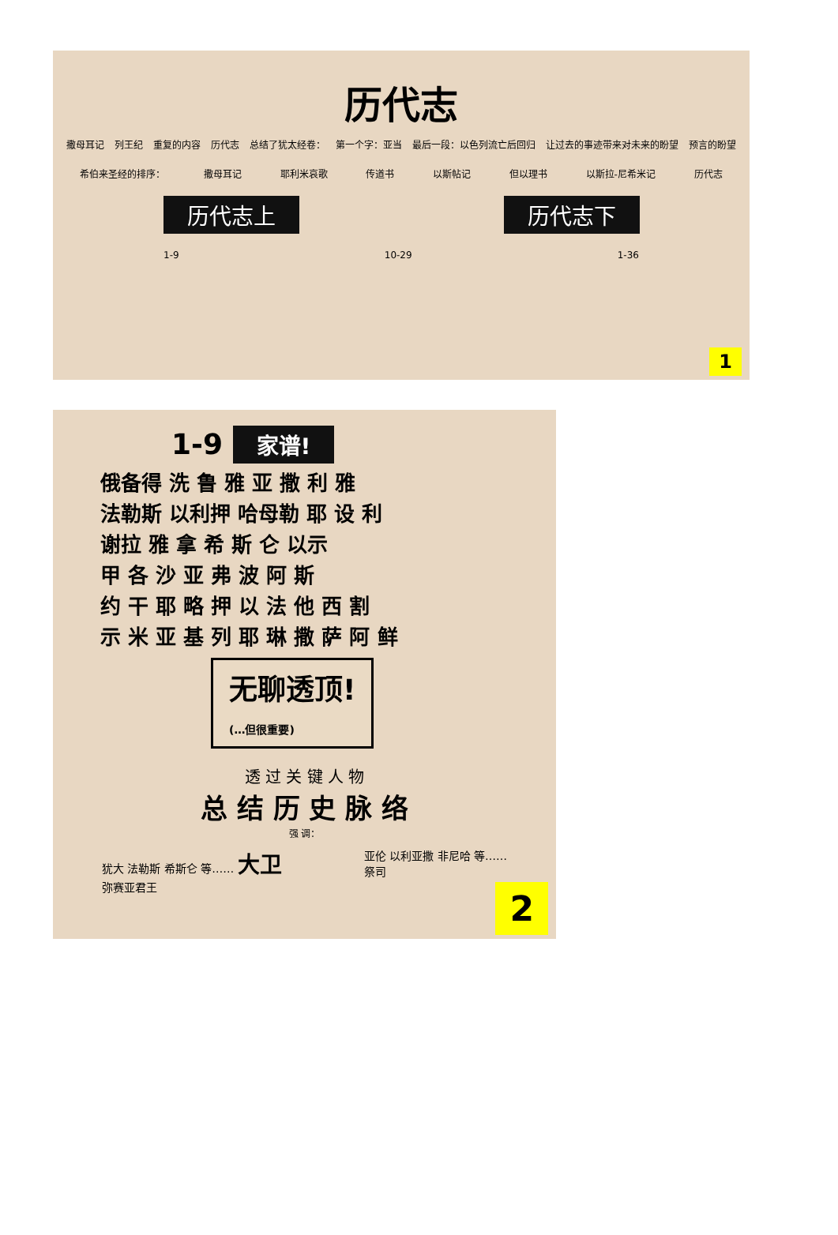历代志
撒母耳记 列王纪 重复的内容 历代志 总结了犹太经卷： 第一个字：亚当 最后一段：以色列流亡后回归 让过去的事迹带来对未来的盼望 预言的盼望
希伯来圣经的排序： 撒母耳记 耶利米哀歌 传道书 以斯帖记 但以理书 以斯拉-尼希米记 历代志
历代志上 历代志下
1-9 10-29 1-36
1
1-9 家谱!
俄备得 洗 鲁 雅 亚 撒 利 雅
法勒斯 以利押 哈母勒 耶 设 利
谢拉 雅 拿 希 斯 仑 以示
甲 各 沙 亚 弗 波 阿 斯
约 干 耶 略 押 以 法 他 西 割
示 米 亚 基 列 耶 琳 撒 萨 阿 鲜
无聊透顶!
(…但很重要)
透 过 关 键 人 物
总 结 历 史 脉 络
强 调：
犹大 法勒斯 希斯仑 等…… 大卫
弥赛亚君王 亚伦 以利亚撒 非尼哈 等……
祭司
2